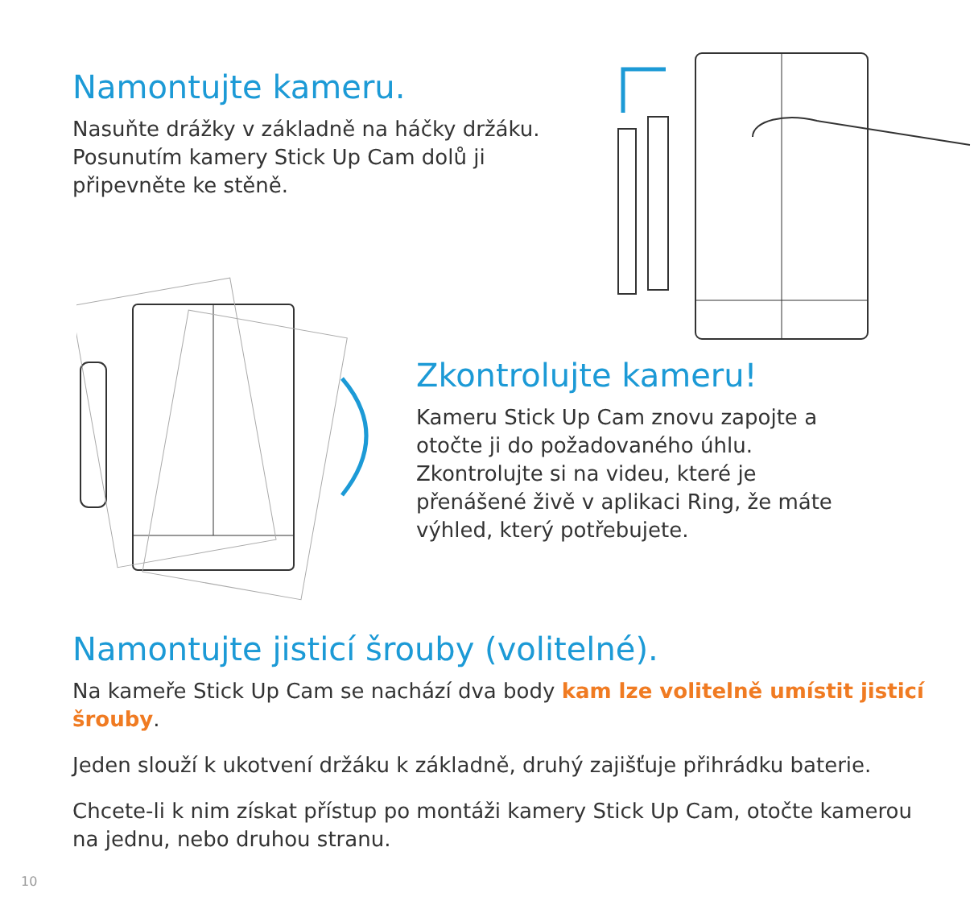Namontujte kameru.
Nasuňte drážky v základně na háčky držáku. Posunutím kamery Stick Up Cam dolů ji připevněte ke stěně.
Zkontrolujte kameru!
Kameru Stick Up Cam znovu zapojte a otočte ji do požadovaného úhlu. Zkontrolujte si na videu, které je přenášené živě v aplikaci Ring, že máte výhled, který potřebujete.
Namontujte jisticí šrouby (volitelné).
Na kameře Stick Up Cam se nachází dva body kam lze volitelně umístit jisticí šrouby.
Jeden slouží k ukotvení držáku k základně, druhý zajišťuje přihrádku baterie.
Chcete-li k nim získat přístup po montáži kamery Stick Up Cam, otočte kamerou na jednu, nebo druhou stranu.
10